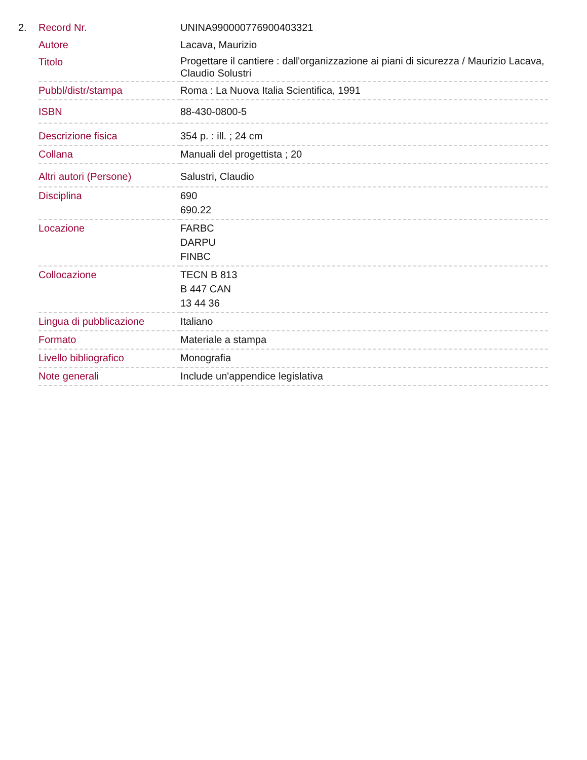| 2. | Record Nr. | UNINA990000776900403321 |
| | Autore | Lacava, Maurizio |
| | Titolo | Progettare il cantiere : dall'organizzazione ai piani di sicurezza / Maurizio Lacava, Claudio Solustri |
| | Pubbl/distr/stampa | Roma : La Nuova Italia Scientifica, 1991 |
| | ISBN | 88-430-0800-5 |
| | Descrizione fisica | 354 p. : ill. ; 24 cm |
| | Collana | Manuali del progettista ; 20 |
| | Altri autori (Persone) | Salustri, Claudio |
| | Disciplina | 690 690.22 |
| | Locazione | FARBC DARPU FINBC |
| | Collocazione | TECN B 813 B 447 CAN 13 44 36 |
| | Lingua di pubblicazione | Italiano |
| | Formato | Materiale a stampa |
| | Livello bibliografico | Monografia |
| | Note generali | Include un'appendice legislativa |